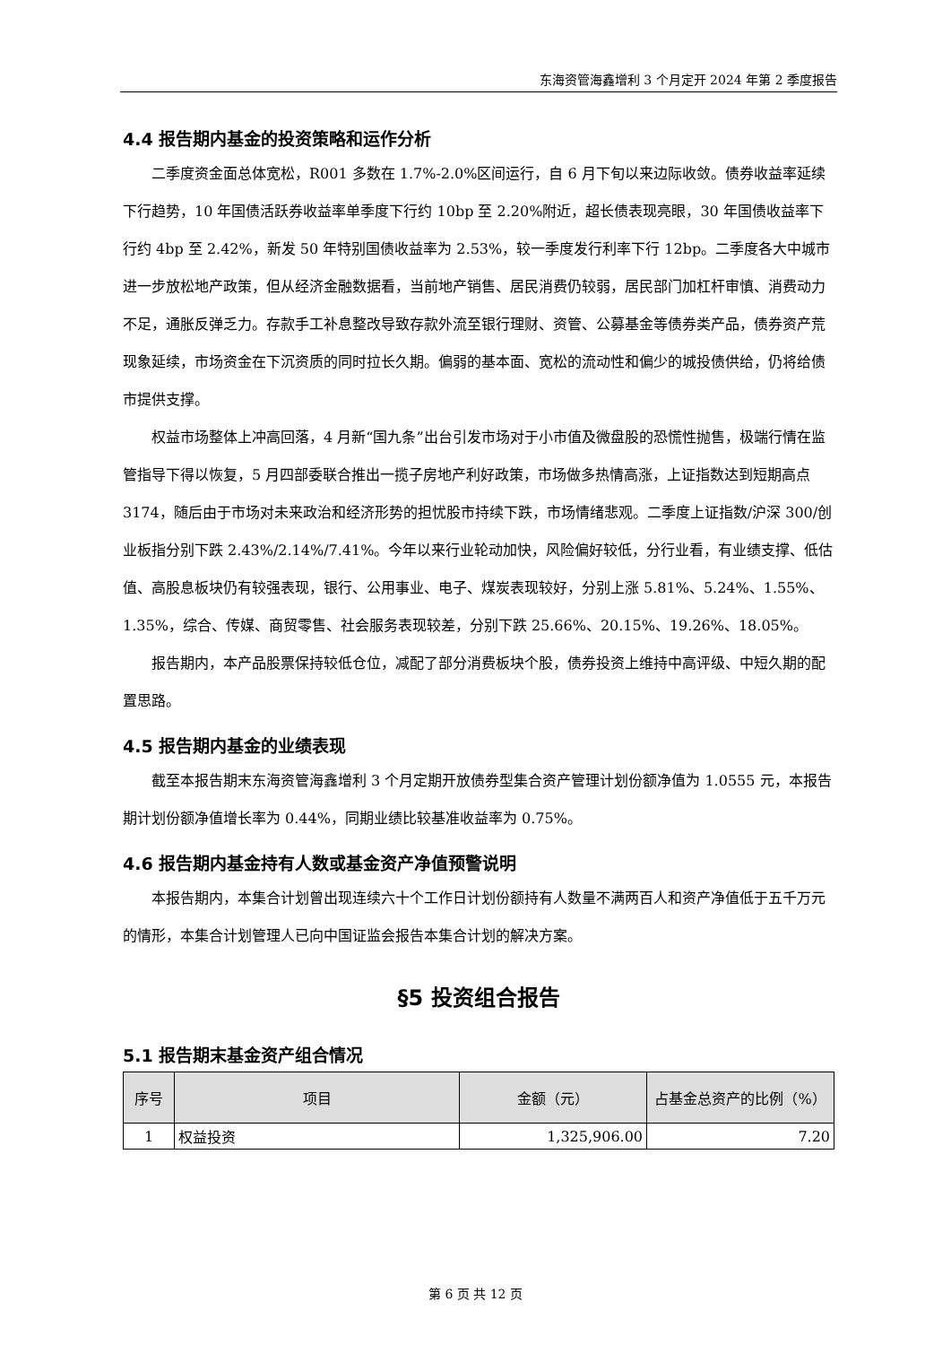东海资管海鑫增利 3 个月定开 2024 年第 2 季度报告
4.4 报告期内基金的投资策略和运作分析
二季度资金面总体宽松，R001 多数在 1.7%-2.0%区间运行，自 6 月下旬以来边际收敛。债券收益率延续下行趋势，10 年国债活跃券收益率单季度下行约 10bp 至 2.20%附近，超长债表现亮眼，30 年国债收益率下行约 4bp 至 2.42%，新发 50 年特别国债收益率为 2.53%，较一季度发行利率下行 12bp。二季度各大中城市进一步放松地产政策，但从经济金融数据看，当前地产销售、居民消费仍较弱，居民部门加杠杆审慎、消费动力不足，通胀反弹乏力。存款手工补息整改导致存款外流至银行理财、资管、公募基金等债券类产品，债券资产荒现象延续，市场资金在下沉资质的同时拉长久期。偏弱的基本面、宽松的流动性和偏少的城投债供给，仍将给债市提供支撑。
权益市场整体上冲高回落，4 月新“国九条”出台引发市场对于小市值及微盘股的恐慌性抛售，极端行情在监管指导下得以恢复，5 月四部委联合推出一揽子房地产利好政策，市场做多热情高涨，上证指数达到短期高点 3174，随后由于市场对未来政治和经济形势的担忧股市持续下跌，市场情绪悲观。二季度上证指数/沪深 300/创业板指分别下跌 2.43%/2.14%/7.41%。今年以来行业轮动加快，风险偏好较低，分行业看，有业绩支撑、低估值、高股息板块仍有较强表现，银行、公用事业、电子、煤炭表现较好，分别上涨 5.81%、5.24%、1.55%、1.35%，综合、传媒、商贸零售、社会服务表现较差，分别下跌 25.66%、20.15%、19.26%、18.05%。
报告期内，本产品股票保持较低仓位，减配了部分消费板块个股，债券投资上维持中高评级、中短久期的配置思路。
4.5 报告期内基金的业绩表现
截至本报告期末东海资管海鑫增利 3 个月定期开放债券型集合资产管理计划份额净值为 1.0555 元，本报告期计划份额净值增长率为 0.44%，同期业绩比较基准收益率为 0.75%。
4.6 报告期内基金持有人数或基金资产净值预警说明
本报告期内，本集合计划曾出现连续六十个工作日计划份额持有人数量不满两百人和资产净值低于五千万元的情形，本集合计划管理人已向中国证监会报告本集合计划的解决方案。
§5 投资组合报告
5.1 报告期末基金资产组合情况
| 序号 | 项目 | 金额（元） | 占基金总资产的比例（%） |
| --- | --- | --- | --- |
| 1 | 权益投资 | 1,325,906.00 | 7.20 |
第 6 页 共 12 页